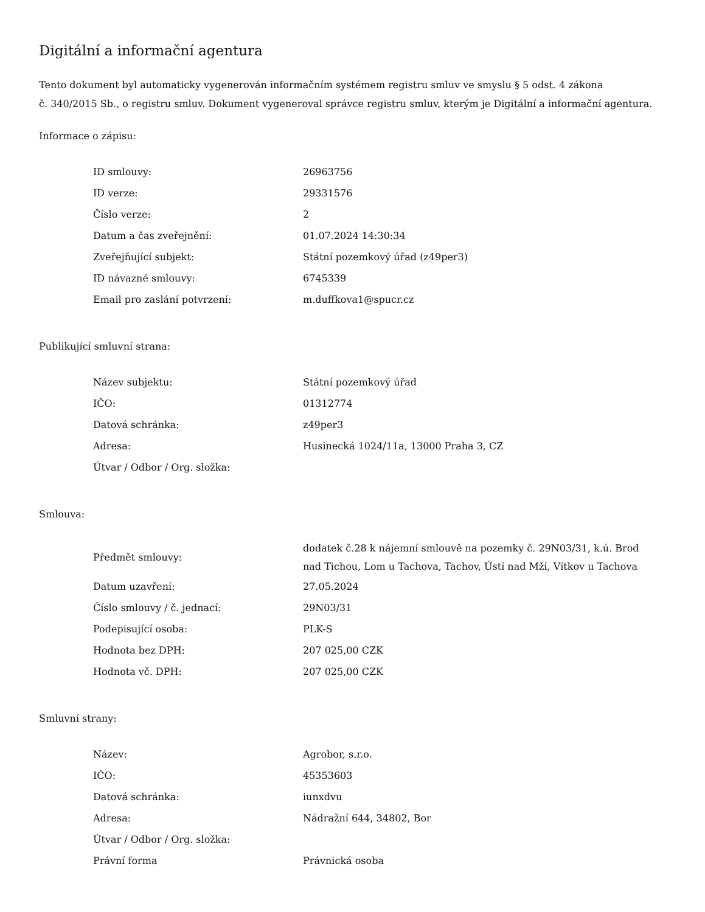Digitální a informační agentura
Tento dokument byl automaticky vygenerován informačním systémem registru smluv ve smyslu § 5 odst. 4 zákona
č. 340/2015 Sb., o registru smluv. Dokument vygeneroval správce registru smluv, kterým je Digitální a informační agentura.
Informace o zápisu:
| ID smlouvy: | 26963756 |
| ID verze: | 29331576 |
| Číslo verze: | 2 |
| Datum a čas zveřejnění: | 01.07.2024 14:30:34 |
| Zveřejňující subjekt: | Státní pozemkový úřad (z49per3) |
| ID návazné smlouvy: | 6745339 |
| Email pro zaslání potvrzení: | m.duffkova1@spucr.cz |
Publikující smluvní strana:
| Název subjektu: | Státní pozemkový úřad |
| IČO: | 01312774 |
| Datová schránka: | z49per3 |
| Adresa: | Husinecká 1024/11a, 13000 Praha 3, CZ |
| Útvar / Odbor / Org. složka: | |
Smlouva:
| Předmět smlouvy: | dodatek č.28 k nájemní smlouvě na pozemky č. 29N03/31, k.ú. Brod nad Tichou, Lom u Tachova, Tachov, Ústí nad Mží, Vítkov u Tachova |
| Datum uzavření: | 27.05.2024 |
| Číslo smlouvy / č. jednací: | 29N03/31 |
| Podepisující osoba: | PLK-S |
| Hodnota bez DPH: | 207 025,00 CZK |
| Hodnota vč. DPH: | 207 025,00 CZK |
Smluvní strany:
| Název: | Agrobor, s.r.o. |
| IČO: | 45353603 |
| Datová schránka: | iunxdvu |
| Adresa: | Nádražní 644, 34802, Bor |
| Útvar / Odbor / Org. složka: | |
| Právní forma | Právnická osoba |